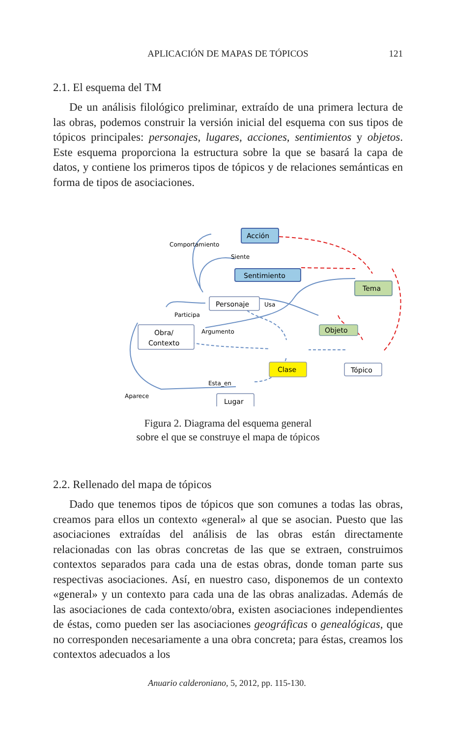APLICACIÓN DE MAPAS DE TÓPICOS 121
2.1. El esquema del TM
De un análisis filológico preliminar, extraído de una primera lectura de las obras, podemos construir la versión inicial del esquema con sus tipos de tópicos principales: personajes, lugares, acciones, sentimientos y objetos. Este esquema proporciona la estructura sobre la que se basará la capa de datos, y contiene los primeros tipos de tópicos y de relaciones semánticas en forma de tipos de asociaciones.
Acción
Sentimiento
Tema
Personaje
Objeto
Obra/
Contexto
Clase
Tópico
Lugar
Comportamiento
Siente
Usa
Participa
Argumento
Esta_en
Aparece
Figura 2. Diagrama del esquema general
sobre el que se construye el mapa de tópicos
2.2. Rellenado del mapa de tópicos
Dado que tenemos tipos de tópicos que son comunes a todas las obras, creamos para ellos un contexto «general» al que se asocian. Puesto que las asociaciones extraídas del análisis de las obras están directamente relacionadas con las obras concretas de las que se extraen, construimos contextos separados para cada una de estas obras, donde toman parte sus respectivas asociaciones. Así, en nuestro caso, disponemos de un contexto «general» y un contexto para cada una de las obras analizadas. Además de las asociaciones de cada contexto/obra, existen asociaciones independientes de éstas, como pueden ser las asociaciones geográficas o genealógicas, que no corresponden necesariamente a una obra concreta; para éstas, creamos los contextos adecuados a los
Anuario calderoniano, 5, 2012, pp. 115-130.